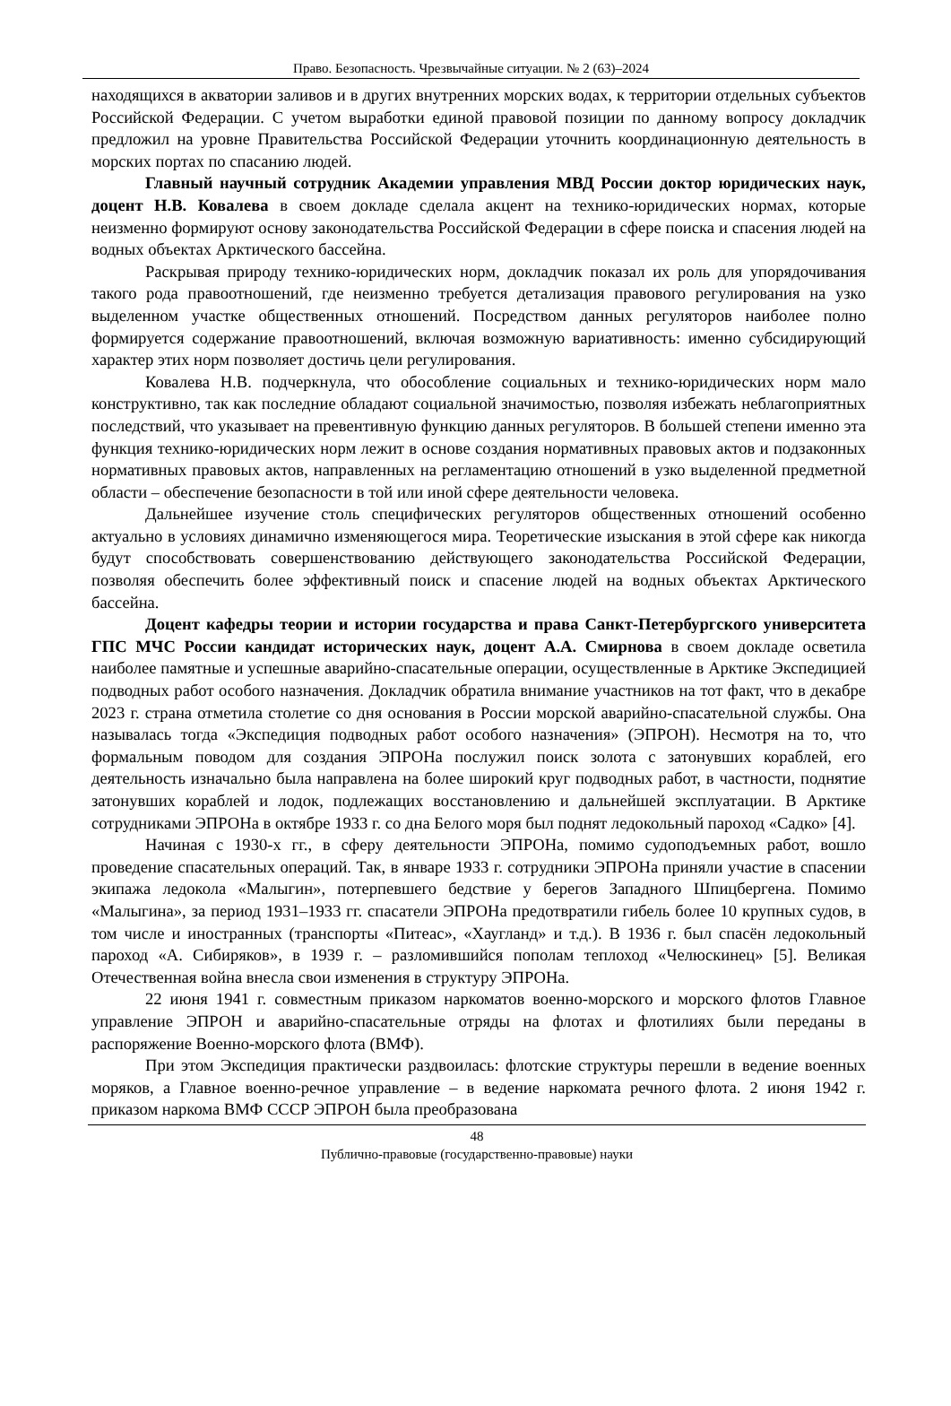Право. Безопасность. Чрезвычайные ситуации. № 2 (63)–2024
находящихся в акватории заливов и в других внутренних морских водах, к территории отдельных субъектов Российской Федерации. С учетом выработки единой правовой позиции по данному вопросу докладчик предложил на уровне Правительства Российской Федерации уточнить координационную деятельность в морских портах по спасанию людей.
Главный научный сотрудник Академии управления МВД России доктор юридических наук, доцент Н.В. Ковалева в своем докладе сделала акцент на технико-юридических нормах, которые неизменно формируют основу законодательства Российской Федерации в сфере поиска и спасения людей на водных объектах Арктического бассейна.
Раскрывая природу технико-юридических норм, докладчик показал их роль для упорядочивания такого рода правоотношений, где неизменно требуется детализация правового регулирования на узко выделенном участке общественных отношений. Посредством данных регуляторов наиболее полно формируется содержание правоотношений, включая возможную вариативность: именно субсидирующий характер этих норм позволяет достичь цели регулирования.
Ковалева Н.В. подчеркнула, что обособление социальных и технико-юридических норм мало конструктивно, так как последние обладают социальной значимостью, позволяя избежать неблагоприятных последствий, что указывает на превентивную функцию данных регуляторов. В большей степени именно эта функция технико-юридических норм лежит в основе создания нормативных правовых актов и подзаконных нормативных правовых актов, направленных на регламентацию отношений в узко выделенной предметной области – обеспечение безопасности в той или иной сфере деятельности человека.
Дальнейшее изучение столь специфических регуляторов общественных отношений особенно актуально в условиях динамично изменяющегося мира. Теоретические изыскания в этой сфере как никогда будут способствовать совершенствованию действующего законодательства Российской Федерации, позволяя обеспечить более эффективный поиск и спасение людей на водных объектах Арктического бассейна.
Доцент кафедры теории и истории государства и права Санкт-Петербургского университета ГПС МЧС России кандидат исторических наук, доцент А.А. Смирнова в своем докладе осветила наиболее памятные и успешные аварийно-спасательные операции, осуществленные в Арктике Экспедицией подводных работ особого назначения. Докладчик обратила внимание участников на тот факт, что в декабре 2023 г. страна отметила столетие со дня основания в России морской аварийно-спасательной службы. Она называлась тогда «Экспедиция подводных работ особого назначения» (ЭПРОН). Несмотря на то, что формальным поводом для создания ЭПРОНа послужил поиск золота с затонувших кораблей, его деятельность изначально была направлена на более широкий круг подводных работ, в частности, поднятие затонувших кораблей и лодок, подлежащих восстановлению и дальнейшей эксплуатации. В Арктике сотрудниками ЭПРОНа в октябре 1933 г. со дна Белого моря был поднят ледокольный пароход «Садко» [4].
Начиная с 1930-х гг., в сферу деятельности ЭПРОНа, помимо судоподъемных работ, вошло проведение спасательных операций. Так, в январе 1933 г. сотрудники ЭПРОНа приняли участие в спасении экипажа ледокола «Малыгин», потерпевшего бедствие у берегов Западного Шпицбергена. Помимо «Малыгина», за период 1931–1933 гг. спасатели ЭПРОНа предотвратили гибель более 10 крупных судов, в том числе и иностранных (транспорты «Питеас», «Хаугланд» и т.д.). В 1936 г. был спасён ледокольный пароход «А. Сибиряков», в 1939 г. – разломившийся пополам теплоход «Челюскинец» [5]. Великая Отечественная война внесла свои изменения в структуру ЭПРОНа.
22 июня 1941 г. совместным приказом наркоматов военно-морского и морского флотов Главное управление ЭПРОН и аварийно-спасательные отряды на флотах и флотилиях были переданы в распоряжение Военно-морского флота (ВМФ).
При этом Экспедиция практически раздвоилась: флотские структуры перешли в ведение военных моряков, а Главное военно-речное управление – в ведение наркомата речного флота. 2 июня 1942 г. приказом наркома ВМФ СССР ЭПРОН была преобразована
48
Публично-правовые (государственно-правовые) науки